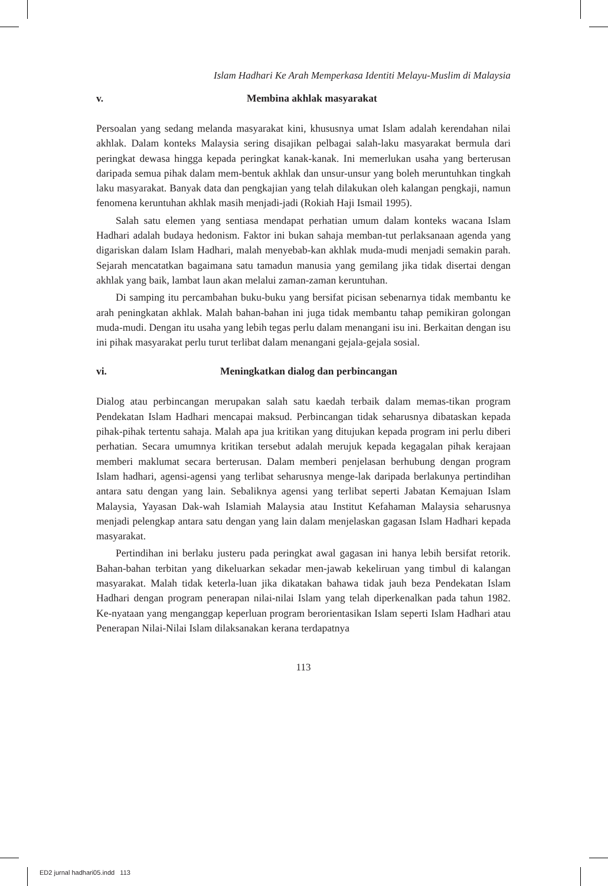Islam Hadhari Ke Arah Memperkasa Identiti Melayu-Muslim di Malaysia
v. Membina akhlak masyarakat
Persoalan yang sedang melanda masyarakat kini, khususnya umat Islam adalah kerendahan nilai akhlak. Dalam konteks Malaysia sering disajikan pelbagai salah-laku masyarakat bermula dari peringkat dewasa hingga kepada peringkat kanak-kanak. Ini memerlukan usaha yang berterusan daripada semua pihak dalam mem-bentuk akhlak dan unsur-unsur yang boleh meruntuhkan tingkah laku masyarakat. Banyak data dan pengkajian yang telah dilakukan oleh kalangan pengkaji, namun fenomena keruntuhan akhlak masih menjadi-jadi (Rokiah Haji Ismail 1995).
Salah satu elemen yang sentiasa mendapat perhatian umum dalam konteks wacana Islam Hadhari adalah budaya hedonism. Faktor ini bukan sahaja memban-tut perlaksanaan agenda yang digariskan dalam Islam Hadhari, malah menyebab-kan akhlak muda-mudi menjadi semakin parah. Sejarah mencatatkan bagaimana satu tamadun manusia yang gemilang jika tidak disertai dengan akhlak yang baik, lambat laun akan melalui zaman-zaman keruntuhan.
Di samping itu percambahan buku-buku yang bersifat picisan sebenarnya tidak membantu ke arah peningkatan akhlak. Malah bahan-bahan ini juga tidak membantu tahap pemikiran golongan muda-mudi. Dengan itu usaha yang lebih tegas perlu dalam menangani isu ini. Berkaitan dengan isu ini pihak masyarakat perlu turut terlibat dalam menangani gejala-gejala sosial.
vi. Meningkatkan dialog dan perbincangan
Dialog atau perbincangan merupakan salah satu kaedah terbaik dalam memas-tikan program Pendekatan Islam Hadhari mencapai maksud. Perbincangan tidak seharusnya dibataskan kepada pihak-pihak tertentu sahaja. Malah apa jua kritikan yang ditujukan kepada program ini perlu diberi perhatian. Secara umumnya kritikan tersebut adalah merujuk kepada kegagalan pihak kerajaan memberi maklumat secara berterusan. Dalam memberi penjelasan berhubung dengan program Islam hadhari, agensi-agensi yang terlibat seharusnya menge-lak daripada berlakunya pertindihan antara satu dengan yang lain. Sebaliknya agensi yang terlibat seperti Jabatan Kemajuan Islam Malaysia, Yayasan Dak-wah Islamiah Malaysia atau Institut Kefahaman Malaysia seharusnya menjadi pelengkap antara satu dengan yang lain dalam menjelaskan gagasan Islam Hadhari kepada masyarakat.
Pertindihan ini berlaku justeru pada peringkat awal gagasan ini hanya lebih bersifat retorik. Bahan-bahan terbitan yang dikeluarkan sekadar men-jawab kekeliruan yang timbul di kalangan masyarakat. Malah tidak keterla-luan jika dikatakan bahawa tidak jauh beza Pendekatan Islam Hadhari dengan program penerapan nilai-nilai Islam yang telah diperkenalkan pada tahun 1982. Ke-nyataan yang menganggap keperluan program berorientasikan Islam seperti Islam Hadhari atau Penerapan Nilai-Nilai Islam dilaksanakan kerana terdapatnya
113
ED2 jurnal hadhari05.indd 113